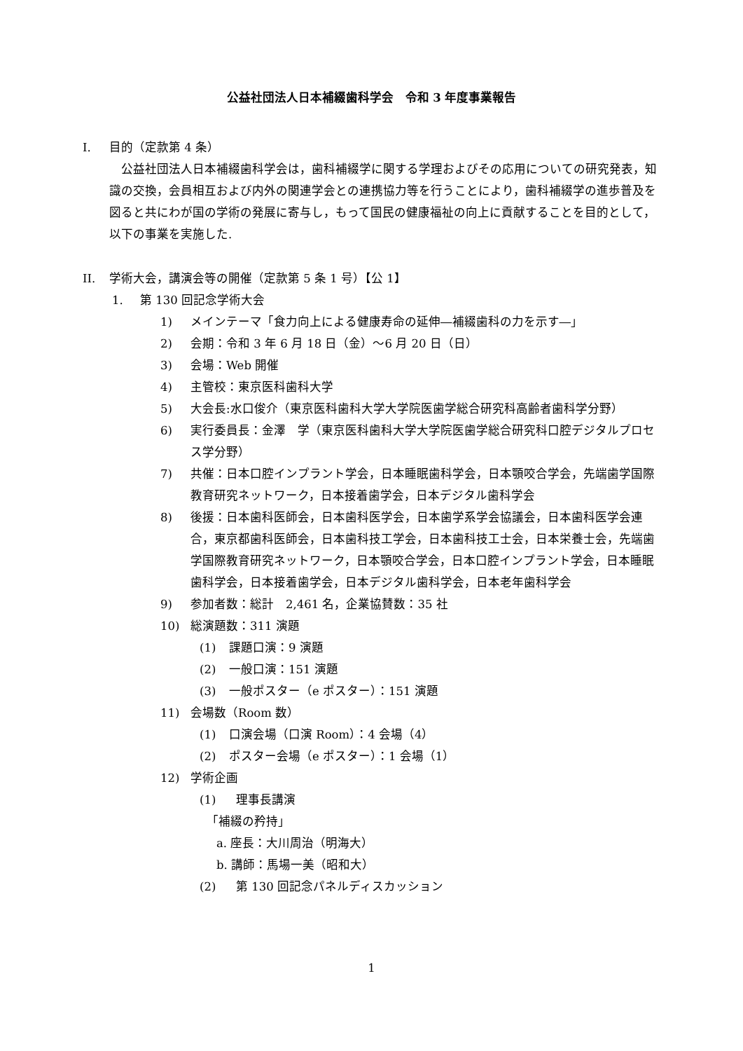公益社団法人日本補綴歯科学会　令和 3 年度事業報告
I. 目的（定款第 4 条）
　公益社団法人日本補綴歯科学会は，歯科補綴学に関する学理およびその応用についての研究発表，知識の交換，会員相互および内外の関連学会との連携協力等を行うことにより，歯科補綴学の進歩普及を図ると共にわが国の学術の発展に寄与し，もって国民の健康福祉の向上に貢献することを目的として，以下の事業を実施した.
II. 学術大会，講演会等の開催（定款第 5 条 1 号）【公 1】
1. 第 130 回記念学術大会
1) メインテーマ「食力向上による健康寿命の延伸―補綴歯科の力を示す―」
2) 会期：令和 3 年 6 月 18 日（金）～6 月 20 日（日）
3) 会場：Web 開催
4) 主管校：東京医科歯科大学
5) 大会長:水口俊介（東京医科歯科大学大学院医歯学総合研究科高齢者歯科学分野）
6) 実行委員長：金澤　学（東京医科歯科大学大学院医歯学総合研究科口腔デジタルプロセス学分野）
7) 共催：日本口腔インプラント学会，日本睡眠歯科学会，日本顎咬合学会，先端歯学国際教育研究ネットワーク，日本接着歯学会，日本デジタル歯科学会
8) 後援：日本歯科医師会，日本歯科医学会，日本歯学系学会協議会，日本歯科医学会連合，東京都歯科医師会，日本歯科技工学会，日本歯科技工士会，日本栄養士会，先端歯学国際教育研究ネットワーク，日本顎咬合学会，日本口腔インプラント学会，日本睡眠歯科学会，日本接着歯学会，日本デジタル歯科学会，日本老年歯科学会
9) 参加者数：総計　2,461 名，企業協賛数：35 社
10) 総演題数：311 演題
(1) 課題口演：9 演題
(2) 一般口演：151 演題
(3) 一般ポスター（e ポスター）：151 演題
11) 会場数（Room 数）
(1) 口演会場（口演 Room）：4 会場（4）
(2) ポスター会場（e ポスター）：1 会場（1）
12) 学術企画
(1) 理事長講演
「補綴の矜持」
a. 座長：大川周治（明海大）
b. 講師：馬場一美（昭和大）
(2) 第 130 回記念パネルディスカッション
1